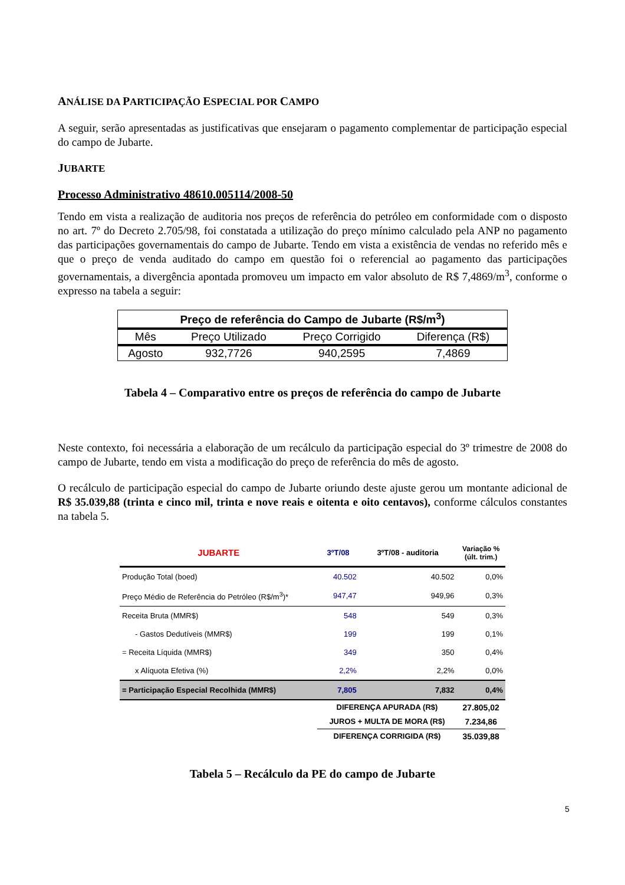ANÁLISE DA PARTICIPAÇÃO ESPECIAL POR CAMPO
A seguir, serão apresentadas as justificativas que ensejaram o pagamento complementar de participação especial do campo de Jubarte.
JUBARTE
Processo Administrativo 48610.005114/2008-50
Tendo em vista a realização de auditoria nos preços de referência do petróleo em conformidade com o disposto no art. 7º do Decreto 2.705/98, foi constatada a utilização do preço mínimo calculado pela ANP no pagamento das participações governamentais do campo de Jubarte. Tendo em vista a existência de vendas no referido mês e que o preço de venda auditado do campo em questão foi o referencial ao pagamento das participações governamentais, a divergência apontada promoveu um impacto em valor absoluto de R$ 7,4869/m<sup>3</sup>, conforme o expresso na tabela a seguir:
| Preço de referência do Campo de Jubarte (R$/m<sup>3</sup>) | | | |
| --- | --- | --- | --- |
| Mês | Preço Utilizado | Preço Corrigido | Diferença (R$) |
| Agosto | 932,7726 | 940,2595 | 7,4869 |
Tabela 4 – Comparativo entre os preços de referência do campo de Jubarte
Neste contexto, foi necessária a elaboração de um recálculo da participação especial do 3º trimestre de 2008 do campo de Jubarte, tendo em vista a modificação do preço de referência do mês de agosto.
O recálculo de participação especial do campo de Jubarte oriundo deste ajuste gerou um montante adicional de R$ 35.039,88 (trinta e cinco mil, trinta e nove reais e oitenta e oito centavos), conforme cálculos constantes na tabela 5.
| JUBARTE | 3ºT/08 | 3ºT/08 - auditoria | Variação % (últ. trim.) |
| --- | --- | --- | --- |
| Produção Total (boed) | 40.502 | 40.502 | 0,0% |
| Preço Médio de Referência do Petróleo (R$/m<sup>3</sup>)* | 947,47 | 949,96 | 0,3% |
| Receita Bruta (MMR$) | 548 | 549 | 0,3% |
| - Gastos Dedutíveis (MMR$) | 199 | 199 | 0,1% |
| = Receita Líquida (MMR$) | 349 | 350 | 0,4% |
| x Alíquota Efetiva (%) | 2,2% | 2,2% | 0,0% |
| = Participação Especial Recolhida (MMR$) | 7,805 | 7,832 | 0,4% |
| | DIFERENÇA APURADA (R$) | | 27.805,02 |
| | JUROS + MULTA DE MORA (R$) | | 7.234,86 |
| | DIFERENÇA CORRIGIDA (R$) | | 35.039,88 |
Tabela 5 – Recálculo da PE do campo de Jubarte
5